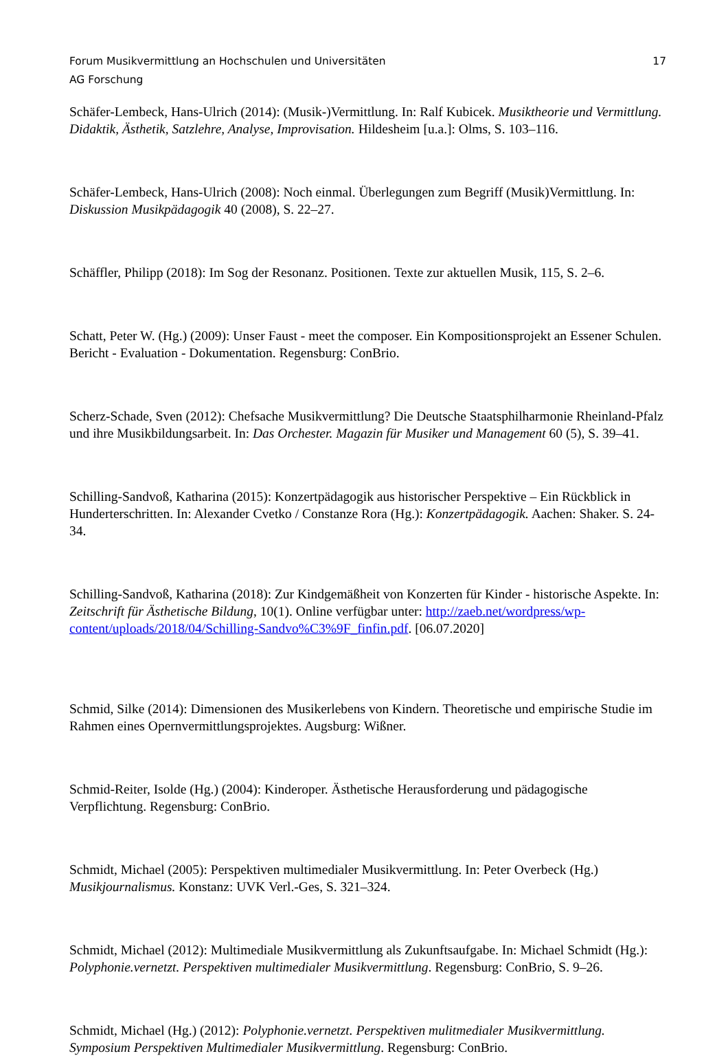Forum Musikvermittlung an Hochschulen und Universitäten 17
AG Forschung
Schäfer-Lembeck, Hans-Ulrich (2014): (Musik-)Vermittlung. In: Ralf Kubicek. Musiktheorie und Vermittlung. Didaktik, Ästhetik, Satzlehre, Analyse, Improvisation. Hildesheim [u.a.]: Olms, S. 103–116.
Schäfer-Lembeck, Hans-Ulrich (2008): Noch einmal. Überlegungen zum Begriff (Musik)Vermittlung. In: Diskussion Musikpädagogik 40 (2008), S. 22–27.
Schäffler, Philipp (2018): Im Sog der Resonanz. Positionen. Texte zur aktuellen Musik, 115, S. 2–6.
Schatt, Peter W. (Hg.) (2009): Unser Faust - meet the composer. Ein Kompositionsprojekt an Essener Schulen. Bericht - Evaluation - Dokumentation. Regensburg: ConBrio.
Scherz-Schade, Sven (2012): Chefsache Musikvermittlung? Die Deutsche Staatsphilharmonie Rheinland-Pfalz und ihre Musikbildungsarbeit. In: Das Orchester. Magazin für Musiker und Management 60 (5), S. 39–41.
Schilling-Sandvoß, Katharina (2015): Konzertpädagogik aus historischer Perspektive – Ein Rückblick in Hunderterschritten. In: Alexander Cvetko / Constanze Rora (Hg.): Konzertpädagogik. Aachen: Shaker. S. 24-34.
Schilling-Sandvoß, Katharina (2018): Zur Kindgemäßheit von Konzerten für Kinder - historische Aspekte. In: Zeitschrift für Ästhetische Bildung, 10(1). Online verfügbar unter: http://zaeb.net/wordpress/wp-content/uploads/2018/04/Schilling-Sandvo%C3%9F_finfin.pdf. [06.07.2020]
Schmid, Silke (2014): Dimensionen des Musikerlebens von Kindern. Theoretische und empirische Studie im Rahmen eines Opernvermittlungsprojektes. Augsburg: Wißner.
Schmid-Reiter, Isolde (Hg.) (2004): Kinderoper. Ästhetische Herausforderung und pädagogische Verpflichtung. Regensburg: ConBrio.
Schmidt, Michael (2005): Perspektiven multimedialer Musikvermittlung. In: Peter Overbeck (Hg.) Musikjournalismus. Konstanz: UVK Verl.-Ges, S. 321–324.
Schmidt, Michael (2012): Multimediale Musikvermittlung als Zukunftsaufgabe. In: Michael Schmidt (Hg.): Polyphonie.vernetzt. Perspektiven multimedialer Musikvermittlung. Regensburg: ConBrio, S. 9–26.
Schmidt, Michael (Hg.) (2012): Polyphonie.vernetzt. Perspektiven mulitmedialer Musikvermittlung. Symposium Perspektiven Multimedialer Musikvermittlung. Regensburg: ConBrio.